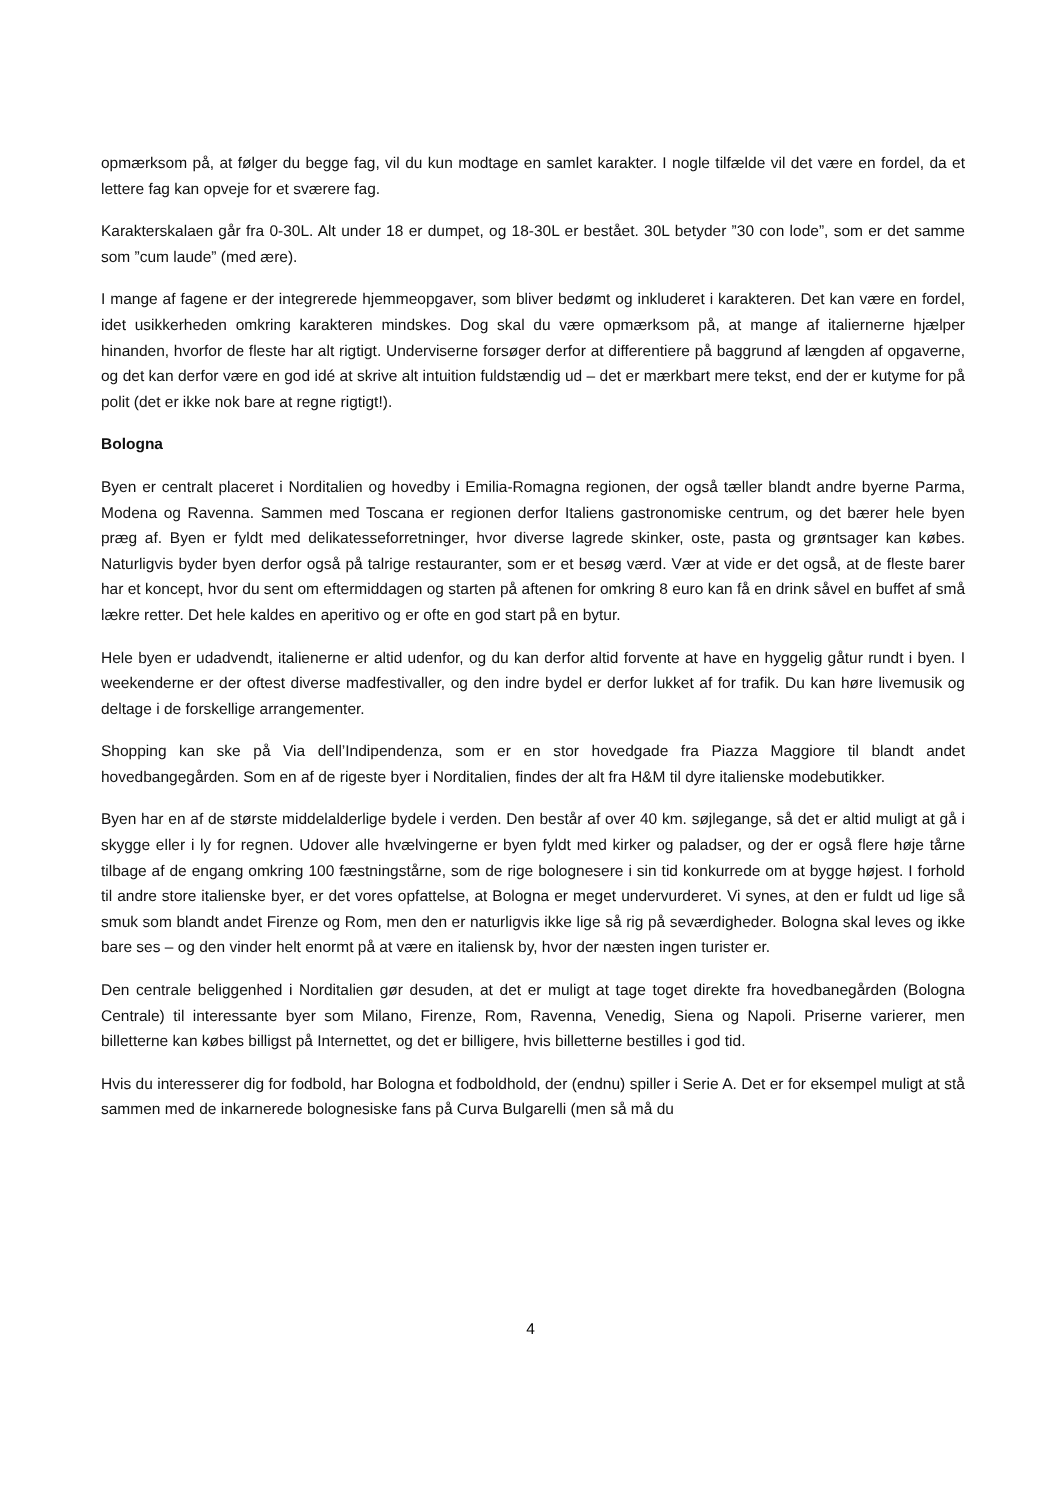opmærksom på, at følger du begge fag, vil du kun modtage en samlet karakter. I nogle tilfælde vil det være en fordel, da et lettere fag kan opveje for et sværere fag.
Karakterskalaen går fra 0-30L. Alt under 18 er dumpet, og 18-30L er bestået. 30L betyder ”30 con lode”, som er det samme som ”cum laude” (med ære).
I mange af fagene er der integrerede hjemmeopgaver, som bliver bedømt og inkluderet i karakteren. Det kan være en fordel, idet usikkerheden omkring karakteren mindskes. Dog skal du være opmærksom på, at mange af italiernerne hjælper hinanden, hvorfor de fleste har alt rigtigt. Underviserne forsøger derfor at differentiere på baggrund af længden af opgaverne, og det kan derfor være en god idé at skrive alt intuition fuldstændig ud – det er mærkbart mere tekst, end der er kutyme for på polit (det er ikke nok bare at regne rigtigt!).
Bologna
Byen er centralt placeret i Norditalien og hovedby i Emilia-Romagna regionen, der også tæller blandt andre byerne Parma, Modena og Ravenna. Sammen med Toscana er regionen derfor Italiens gastronomiske centrum, og det bærer hele byen præg af. Byen er fyldt med delikatesseforretninger, hvor diverse lagrede skinker, oste, pasta og grøntsager kan købes. Naturligvis byder byen derfor også på talrige restauranter, som er et besøg værd. Vær at vide er det også, at de fleste barer har et koncept, hvor du sent om eftermiddagen og starten på aftenen for omkring 8 euro kan få en drink såvel en buffet af små lækre retter. Det hele kaldes en aperitivo og er ofte en god start på en bytur.
Hele byen er udadvendt, italienerne er altid udenfor, og du kan derfor altid forvente at have en hyggelig gåtur rundt i byen. I weekenderne er der oftest diverse madfestivaller, og den indre bydel er derfor lukket af for trafik. Du kan høre livemusik og deltage i de forskellige arrangementer.
Shopping kan ske på Via dell’Indipendenza, som er en stor hovedgade fra Piazza Maggiore til blandt andet hovedbangegården. Som en af de rigeste byer i Norditalien, findes der alt fra H&M til dyre italienske modebutikker.
Byen har en af de største middelalderlige bydele i verden. Den består af over 40 km. søjlegange, så det er altid muligt at gå i skygge eller i ly for regnen. Udover alle hvælvingerne er byen fyldt med kirker og paladser, og der er også flere høje tårne tilbage af de engang omkring 100 fæstningstårne, som de rige bolognesere i sin tid konkurrede om at bygge højest. I forhold til andre store italienske byer, er det vores opfattelse, at Bologna er meget undervurderet. Vi synes, at den er fuldt ud lige så smuk som blandt andet Firenze og Rom, men den er naturligvis ikke lige så rig på seværdigheder. Bologna skal leves og ikke bare ses – og den vinder helt enormt på at være en italiensk by, hvor der næsten ingen turister er.
Den centrale beliggenhed i Norditalien gør desuden, at det er muligt at tage toget direkte fra hovedbanegården (Bologna Centrale) til interessante byer som Milano, Firenze, Rom, Ravenna, Venedig, Siena og Napoli. Priserne varierer, men billetterne kan købes billigst på Internettet, og det er billigere, hvis billetterne bestilles i god tid.
Hvis du interesserer dig for fodbold, har Bologna et fodboldhold, der (endnu) spiller i Serie A. Det er for eksempel muligt at stå sammen med de inkarnerede bolognesiske fans på Curva Bulgarelli (men så må du
4